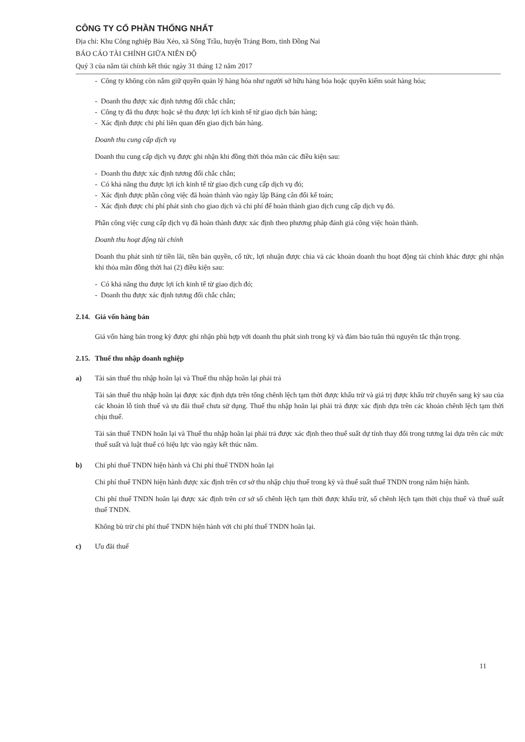CÔNG TY CỔ PHẦN THỐNG NHẤT
Địa chỉ: Khu Công nghiệp Bàu Xéo, xã Sông Trầu, huyện Trảng Bom, tỉnh Đồng Nai
BÁO CÁO TÀI CHÍNH GIỮA NIÊN ĐỘ
Quý 3 của năm tài chính kết thúc ngày 31 tháng 12 năm 2017
- Công ty không còn nắm giữ quyền quản lý hàng hóa như người sở hữu hàng hóa hoặc quyền kiểm soát hàng hóa;
- Doanh thu được xác định tương đối chắc chắn;
- Công ty đã thu được hoặc sẽ thu được lợi ích kinh tế từ giao dịch bán hàng;
- Xác định được chi phí liên quan đến giao dịch bán hàng.
Doanh thu cung cấp dịch vụ
Doanh thu cung cấp dịch vụ được ghi nhận khi đồng thời thỏa mãn các điều kiện sau:
- Doanh thu được xác định tương đối chắc chắn;
- Có khả năng thu được lợi ích kinh tế từ giao dịch cung cấp dịch vụ đó;
- Xác định được phần công việc đã hoàn thành vào ngày lập Bảng cân đối kế toán;
- Xác định được chi phí phát sinh cho giao dịch và chi phí để hoàn thành giao dịch cung cấp dịch vụ đó.
Phần công việc cung cấp dịch vụ đã hoàn thành được xác định theo phương pháp đánh giá công việc hoàn thành.
Doanh thu hoạt động tài chính
Doanh thu phát sinh từ tiền lãi, tiền bản quyền, cổ tức, lợi nhuận được chia và các khoản doanh thu hoạt động tài chính khác được ghi nhận khi thỏa mãn đồng thời hai (2) điều kiện sau:
- Có khả năng thu được lợi ích kinh tế từ giao dịch đó;
- Doanh thu được xác định tương đối chắc chắn;
2.14. Giá vốn hàng bán
Giá vốn hàng bán trong kỳ được ghi nhận phù hợp với doanh thu phát sinh trong kỳ và đảm bảo tuân thủ nguyên tắc thận trọng.
2.15. Thuế thu nhập doanh nghiệp
a) Tài sản thuế thu nhập hoãn lại và Thuế thu nhập hoãn lại phải trả
Tài sản thuế thu nhập hoãn lại được xác định dựa trên tổng chênh lệch tạm thời được khấu trừ và giá trị được khấu trừ chuyển sang kỳ sau của các khoản lỗ tính thuế và ưu đãi thuế chưa sử dụng. Thuế thu nhập hoãn lại phải trả được xác định dựa trên các khoản chênh lệch tạm thời chịu thuế.
Tài sản thuế TNDN hoãn lại và Thuế thu nhập hoãn lại phải trả được xác định theo thuế suất dự tính thay đổi trong tương lai dựa trên các mức thuế suất và luật thuế có hiệu lực vào ngày kết thúc năm.
b) Chi phí thuế TNDN hiện hành và Chi phí thuế TNDN hoãn lại
Chi phí thuế TNDN hiện hành được xác định trên cơ sở thu nhập chịu thuế trong kỳ và thuế suất thuế TNDN trong năm hiện hành.
Chi phí thuế TNDN hoãn lại được xác định trên cơ sở số chênh lệch tạm thời được khấu trừ, số chênh lệch tạm thời chịu thuế và thuế suất thuế TNDN.
Không bù trừ chi phí thuế TNDN hiện hành với chi phí thuế TNDN hoãn lại.
c) Ưu đãi thuế
11